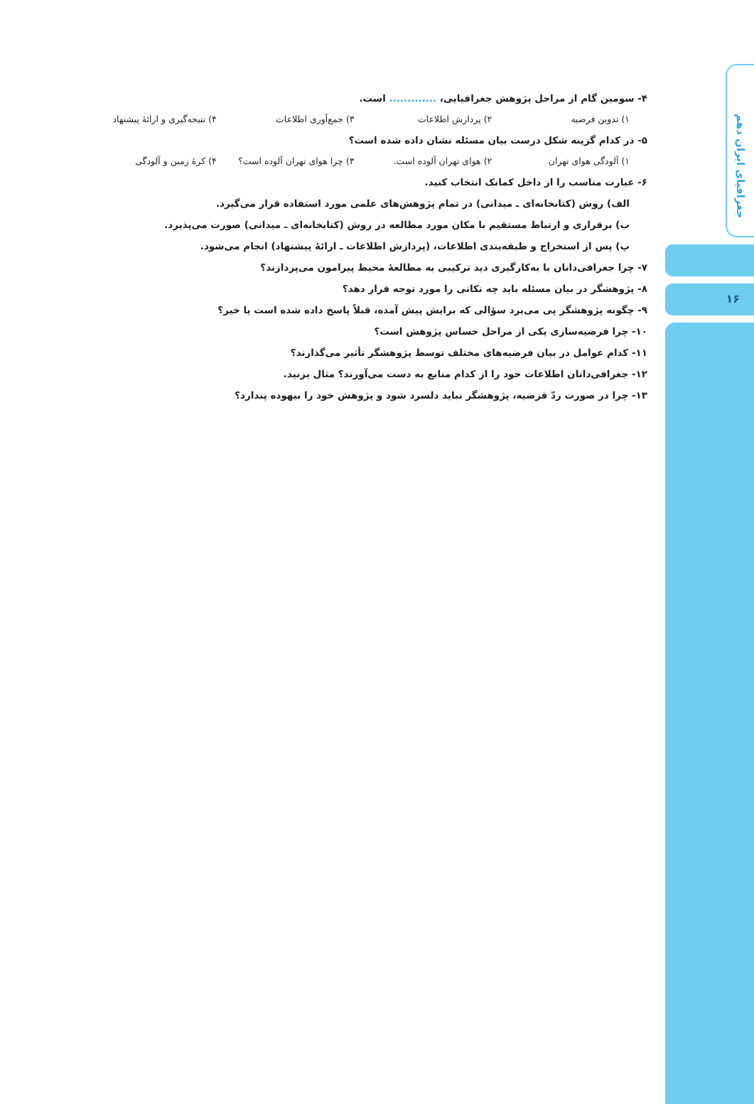۴- سومین گام از مراحل پژوهش جغرافیایی، ............. است.
۱) تدوین فرضیه ۲) پردازش اطلاعات ۳) جمع‌آوری اطلاعات ۴) نتیجه‌گیری و ارائهٔ پیشنهاد
۵- در کدام گزینه شکل درست بیان مسئله نشان داده شده است؟
۱) آلودگی هوای تهران ۲) هوای تهران آلوده است. ۳) چرا هوای تهران آلوده است؟ ۴) کرهٔ زمین و آلودگی
۶- عبارت مناسب را از داخل کمانک انتخاب کنید.
الف) روش (کتابخانه‌ای ـ میدانی) در تمام پژوهش‌های علمی مورد استفاده قرار می‌گیرد.
ب) برقراری و ارتباط مستقیم با مکان مورد مطالعه در روش (کتابخانه‌ای ـ میدانی) صورت می‌پذیرد.
پ) پس از استخراج و طبقه‌بندی اطلاعات، (پردازش اطلاعات ـ ارائهٔ پیشنهاد) انجام می‌شود.
۷- چرا جغرافی‌دانان با به‌کارگیری دید ترکیبی به مطالعهٔ محیط پیرامون می‌پردازند؟
۸- پژوهشگر در بیان مسئله باید چه نکاتی را مورد توجه قرار دهد؟
۹- چگونه پژوهشگر پی می‌برد سؤالی که برایش پیش آمده، قبلاً پاسخ داده شده است یا خیر؟
۱۰- چرا فرضیه‌سازی یکی از مراحل حساس پژوهش است؟
۱۱- کدام عوامل در بیان فرضیه‌های مختلف توسط پژوهشگر تأثیر می‌گذارند؟
۱۲- جغرافی‌دانان اطلاعات خود را از کدام منابع به دست می‌آورند؟ مثال بزنید.
۱۳- چرا در صورت ردّ فرضیه، پژوهشگر نباید دلسرد شود و پژوهش خود را بیهوده پندارد؟
جغرافیای ایران دهم
۱۶